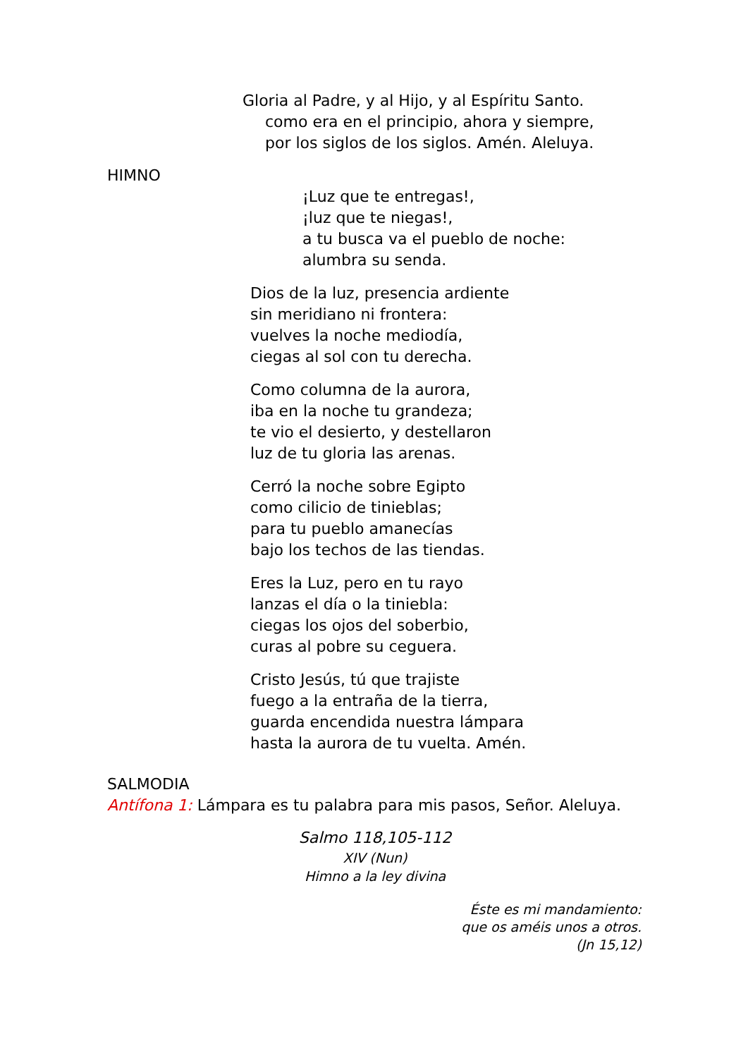Gloria al Padre, y al Hijo, y al Espíritu Santo.
como era en el principio, ahora y siempre,
por los siglos de los siglos. Amén. Aleluya.
HIMNO
¡Luz que te entregas!,
¡luz que te niegas!,
a tu busca va el pueblo de noche:
alumbra su senda.
Dios de la luz, presencia ardiente
sin meridiano ni frontera:
vuelves la noche mediodía,
ciegas al sol con tu derecha.
Como columna de la aurora,
iba en la noche tu grandeza;
te vio el desierto, y destellaron
luz de tu gloria las arenas.
Cerró la noche sobre Egipto
como cilicio de tinieblas;
para tu pueblo amanecías
bajo los techos de las tiendas.
Eres la Luz, pero en tu rayo
lanzas el día o la tiniebla:
ciegas los ojos del soberbio,
curas al pobre su ceguera.
Cristo Jesús, tú que trajiste
fuego a la entraña de la tierra,
guarda encendida nuestra lámpara
hasta la aurora de tu vuelta. Amén.
SALMODIA
Antífona 1: Lámpara es tu palabra para mis pasos, Señor. Aleluya.
Salmo 118,105-112
XIV (Nun)
Himno a la ley divina
Éste es mi mandamiento:
que os améis unos a otros.
(Jn 15,12)